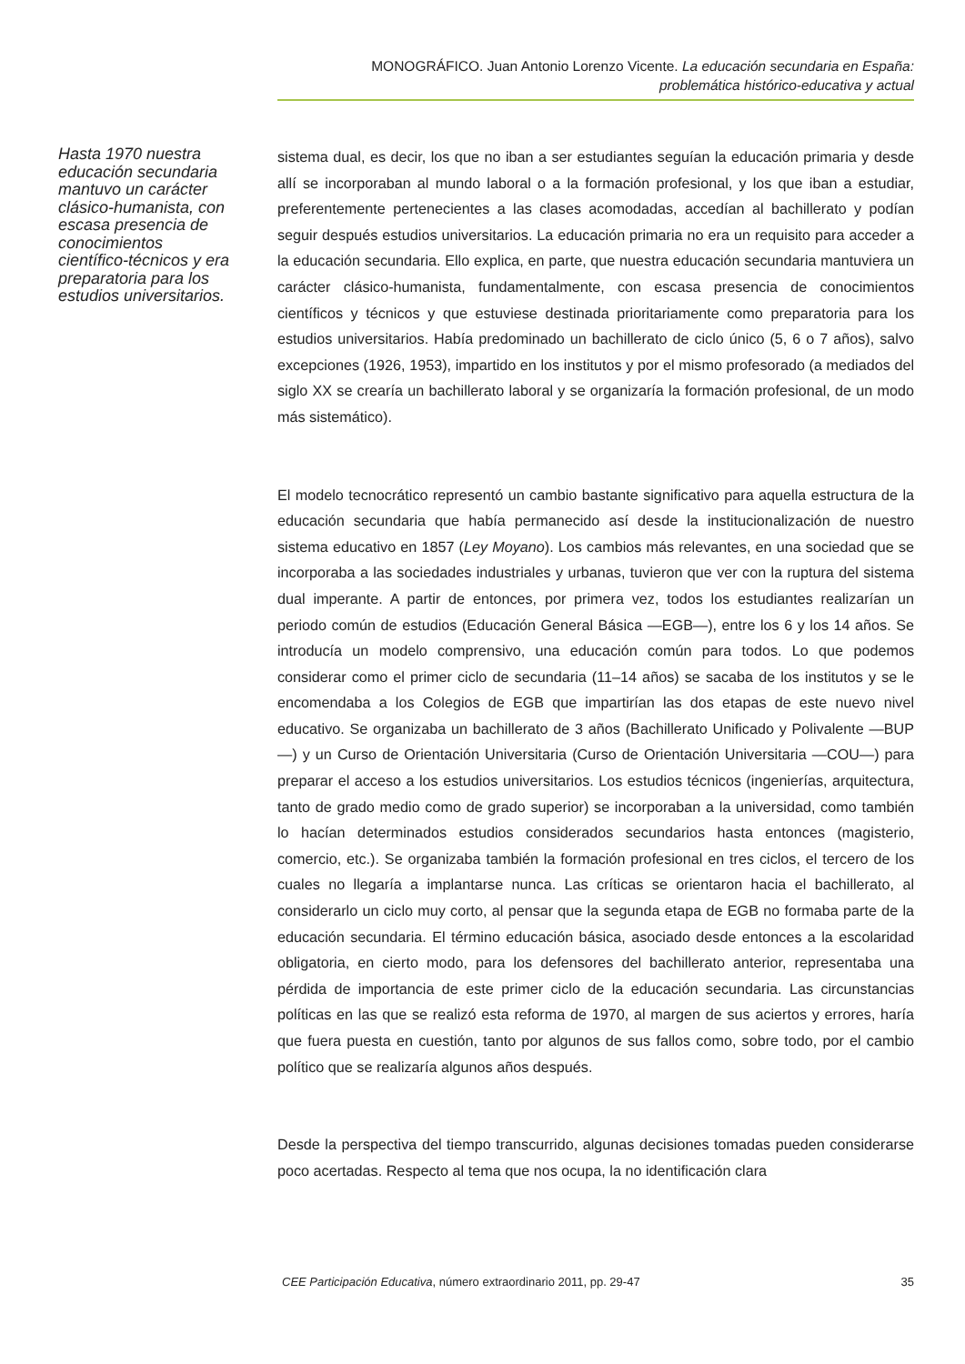MONOGRÁFICO. Juan Antonio Lorenzo Vicente. La educación secundaria en España:
problemática histórico-educativa y actual
Hasta 1970 nuestra educación secundaria mantuvo un carácter clásico-humanista, con escasa presencia de conocimientos científico-técnicos y era preparatoria para los estudios universitarios.
sistema dual, es decir, los que no iban a ser estudiantes seguían la educación primaria y desde allí se incorporaban al mundo laboral o a la formación profesional, y los que iban a estudiar, preferentemente pertenecientes a las clases acomodadas, accedían al bachillerato y podían seguir después estudios universitarios. La educación primaria no era un requisito para acceder a la educación secundaria. Ello explica, en parte, que nuestra educación secundaria mantuviera un carácter clásico-humanista, fundamentalmente, con escasa presencia de conocimientos científicos y técnicos y que estuviese destinada prioritariamente como preparatoria para los estudios universitarios. Había predominado un bachillerato de ciclo único (5, 6 o 7 años), salvo excepciones (1926, 1953), impartido en los institutos y por el mismo profesorado (a mediados del siglo XX se crearía un bachillerato laboral y se organizaría la formación profesional, de un modo más sistemático).
El modelo tecnocrático representó un cambio bastante significativo para aquella estructura de la educación secundaria que había permanecido así desde la institucionalización de nuestro sistema educativo en 1857 (Ley Moyano). Los cambios más relevantes, en una sociedad que se incorporaba a las sociedades industriales y urbanas, tuvieron que ver con la ruptura del sistema dual imperante. A partir de entonces, por primera vez, todos los estudiantes realizarían un periodo común de estudios (Educación General Básica —EGB—), entre los 6 y los 14 años. Se introducía un modelo comprensivo, una educación común para todos. Lo que podemos considerar como el primer ciclo de secundaria (11–14 años) se sacaba de los institutos y se le encomendaba a los Colegios de EGB que impartirían las dos etapas de este nuevo nivel educativo. Se organizaba un bachillerato de 3 años (Bachillerato Unificado y Polivalente —BUP—) y un Curso de Orientación Universitaria (Curso de Orientación Universitaria —COU—) para preparar el acceso a los estudios universitarios. Los estudios técnicos (ingenierías, arquitectura, tanto de grado medio como de grado superior) se incorporaban a la universidad, como también lo hacían determinados estudios considerados secundarios hasta entonces (magisterio, comercio, etc.). Se organizaba también la formación profesional en tres ciclos, el tercero de los cuales no llegaría a implantarse nunca. Las críticas se orientaron hacia el bachillerato, al considerarlo un ciclo muy corto, al pensar que la segunda etapa de EGB no formaba parte de la educación secundaria. El término educación básica, asociado desde entonces a la escolaridad obligatoria, en cierto modo, para los defensores del bachillerato anterior, representaba una pérdida de importancia de este primer ciclo de la educación secundaria. Las circunstancias políticas en las que se realizó esta reforma de 1970, al margen de sus aciertos y errores, haría que fuera puesta en cuestión, tanto por algunos de sus fallos como, sobre todo, por el cambio político que se realizaría algunos años después.
Desde la perspectiva del tiempo transcurrido, algunas decisiones tomadas pueden considerarse poco acertadas. Respecto al tema que nos ocupa, la no identificación clara
CEE Participación Educativa, número extraordinario 2011, pp. 29-47 35